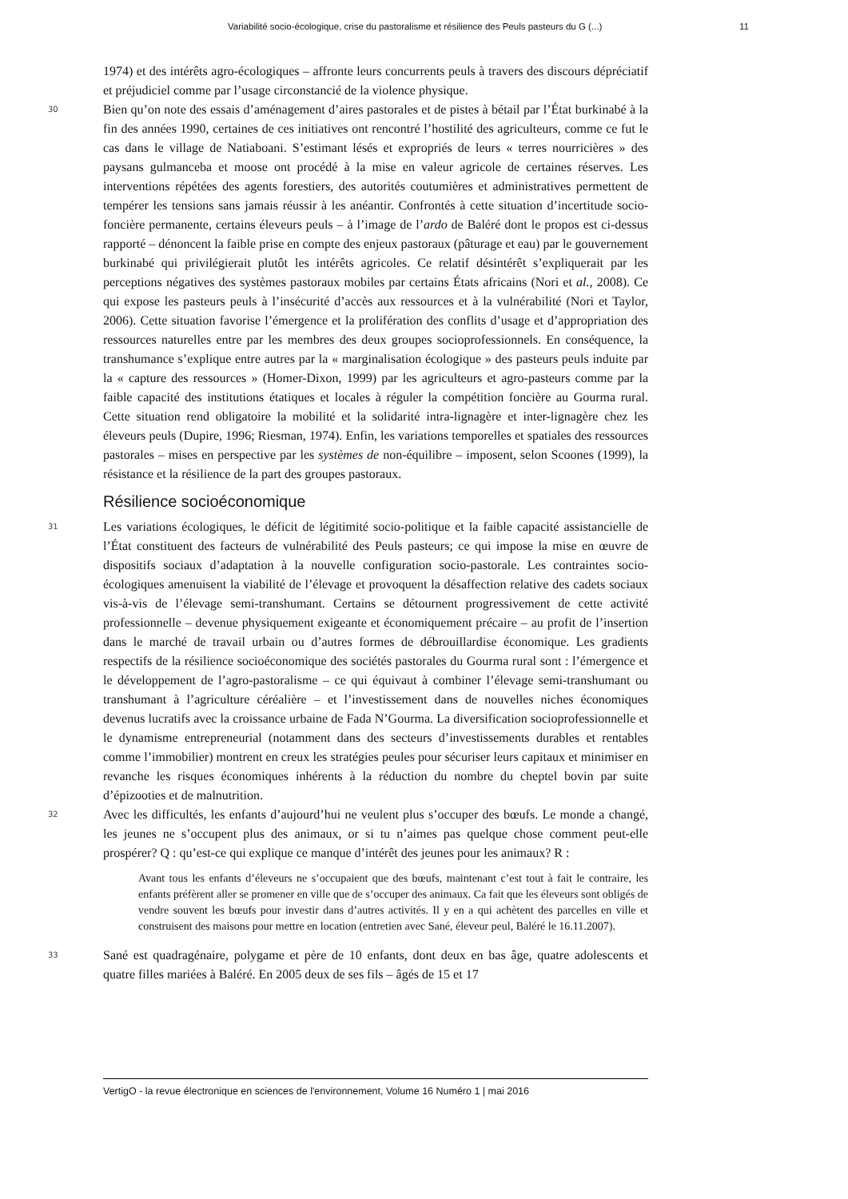Variabilité socio-écologique, crise du pastoralisme et résilience des Peuls pasteurs du G (...) 11
1974) et des intérêts agro-écologiques – affronte leurs concurrents peuls à travers des discours dépréciatif et préjudiciel comme par l’usage circonstancié de la violence physique.
30
Bien qu’on note des essais d’aménagement d’aires pastorales et de pistes à bétail par l’État burkinabé à la fin des années 1990, certaines de ces initiatives ont rencontré l’hostilité des agriculteurs, comme ce fut le cas dans le village de Natiaboani. S’estimant lésés et expropriés de leurs « terres nourricières » des paysans gulmanceba et moose ont procédé à la mise en valeur agricole de certaines réserves. Les interventions répétées des agents forestiers, des autorités coutumières et administratives permettent de tempérer les tensions sans jamais réussir à les anéantir. Confrontés à cette situation d’incertitude socio-foncière permanente, certains éleveurs peuls – à l’image de l’ardo de Baléré dont le propos est ci-dessus rapporté – dénoncent la faible prise en compte des enjeux pastoraux (pâturage et eau) par le gouvernement burkinabé qui privilégierait plutôt les intérêts agricoles. Ce relatif désintérêt s’expliquerait par les perceptions négatives des systèmes pastoraux mobiles par certains États africains (Nori et al., 2008). Ce qui expose les pasteurs peuls à l’insécurité d’accès aux ressources et à la vulnérabilité (Nori et Taylor, 2006). Cette situation favorise l’émergence et la prolifération des conflits d’usage et d’appropriation des ressources naturelles entre par les membres des deux groupes socioprofessionnels. En conséquence, la transhumance s’explique entre autres par la « marginalisation écologique » des pasteurs peuls induite par la « capture des ressources » (Homer-Dixon, 1999) par les agriculteurs et agro-pasteurs comme par la faible capacité des institutions étatiques et locales à réguler la compétition foncière au Gourma rural. Cette situation rend obligatoire la mobilité et la solidarité intra-lignagère et inter-lignagère chez les éleveurs peuls (Dupire, 1996; Riesman, 1974). Enfin, les variations temporelles et spatiales des ressources pastorales – mises en perspective par les systèmes de non-équilibre – imposent, selon Scoones (1999), la résistance et la résilience de la part des groupes pastoraux.
Résilience socioéconomique
31
Les variations écologiques, le déficit de légitimité socio-politique et la faible capacité assistancielle de l’État constituent des facteurs de vulnérabilité des Peuls pasteurs; ce qui impose la mise en œuvre de dispositifs sociaux d’adaptation à la nouvelle configuration socio-pastorale. Les contraintes socio-écologiques amenuisent la viabilité de l’élevage et provoquent la désaffection relative des cadets sociaux vis-à-vis de l’élevage semi-transhumant. Certains se détournent progressivement de cette activité professionnelle – devenue physiquement exigeante et économiquement précaire – au profit de l’insertion dans le marché de travail urbain ou d’autres formes de débrouillardise économique. Les gradients respectifs de la résilience socioéconomique des sociétés pastorales du Gourma rural sont : l’émergence et le développement de l’agro-pastoralisme – ce qui équivaut à combiner l’élevage semi-transhumant ou transhumant à l’agriculture céréalière – et l’investissement dans de nouvelles niches économiques devenus lucratifs avec la croissance urbaine de Fada N’Gourma. La diversification socioprofessionnelle et le dynamisme entrepreneurial (notamment dans des secteurs d’investissements durables et rentables comme l’immobilier) montrent en creux les stratégies peules pour sécuriser leurs capitaux et minimiser en revanche les risques économiques inhérents à la réduction du nombre du cheptel bovin par suite d’épizooties et de malnutrition.
32
Avec les difficultés, les enfants d’aujourd’hui ne veulent plus s’occuper des bœufs. Le monde a changé, les jeunes ne s’occupent plus des animaux, or si tu n’aimes pas quelque chose comment peut-elle prospérer? Q : qu’est-ce qui explique ce manque d’intérêt des jeunes pour les animaux? R :
Avant tous les enfants d’éleveurs ne s’occupaient que des bœufs, maintenant c’est tout à fait le contraire, les enfants préfèrent aller se promener en ville que de s’occuper des animaux. Ca fait que les éleveurs sont obligés de vendre souvent les bœufs pour investir dans d’autres activités. Il y en a qui achètent des parcelles en ville et construisent des maisons pour mettre en location (entretien avec Sané, éleveur peul, Baléré le 16.11.2007).
33
Sané est quadragénaire, polygame et père de 10 enfants, dont deux en bas âge, quatre adolescents et quatre filles mariées à Baléré. En 2005 deux de ses fils – âgés de 15 et 17
VertigO - la revue électronique en sciences de l'environnement, Volume 16 Numéro 1 | mai 2016